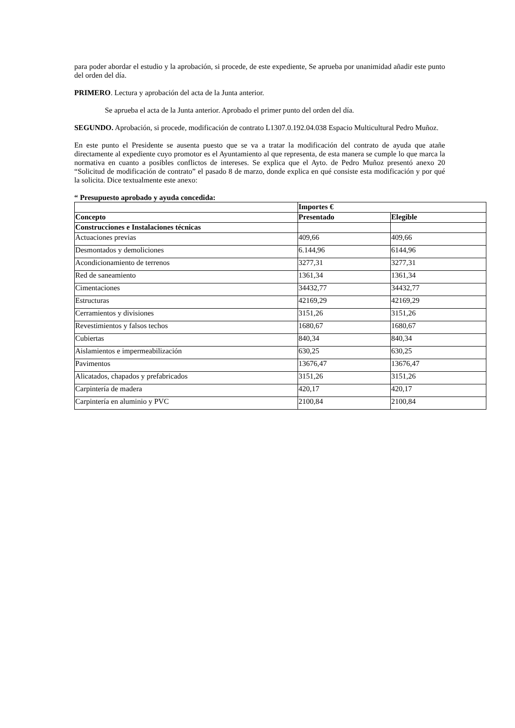para poder abordar el estudio y la aprobación, si procede, de este expediente, Se aprueba por unanimidad añadir este punto del orden del día.
PRIMERO. Lectura y aprobación del acta de la Junta anterior.
Se aprueba el acta de la Junta anterior. Aprobado el primer punto del orden del día.
SEGUNDO. Aprobación, si procede, modificación de contrato L1307.0.192.04.038 Espacio Multicultural Pedro Muñoz.
En este punto el Presidente se ausenta puesto que se va a tratar la modificación del contrato de ayuda que atañe directamente al expediente cuyo promotor es el Ayuntamiento al que representa, de esta manera se cumple lo que marca la normativa en cuanto a posibles conflictos de intereses. Se explica que el Ayto. de Pedro Muñoz presentó anexo 20 “Solicitud de modificación de contrato” el pasado 8 de marzo, donde explica en qué consiste esta modificación y por qué la solicita. Dice textualmente este anexo:
“ Presupuesto aprobado y ayuda concedida:
| | Importes € | |
| Concepto | Presentado | Elegible |
| Construcciones e Instalaciones técnicas | | |
| Actuaciones previas | 409,66 | 409,66 |
| Desmontados y demoliciones | 6.144,96 | 6144,96 |
| Acondicionamiento de terrenos | 3277,31 | 3277,31 |
| Red de saneamiento | 1361,34 | 1361,34 |
| Cimentaciones | 34432,77 | 34432,77 |
| Estructuras | 42169,29 | 42169,29 |
| Cerramientos y divisiones | 3151,26 | 3151,26 |
| Revestimientos y falsos techos | 1680,67 | 1680,67 |
| Cubiertas | 840,34 | 840,34 |
| Aislamientos e impermeabilización | 630,25 | 630,25 |
| Pavimentos | 13676,47 | 13676,47 |
| Alicatados, chapados y prefabricados | 3151,26 | 3151,26 |
| Carpintería de madera | 420,17 | 420,17 |
| Carpintería en aluminio y PVC | 2100,84 | 2100,84 |